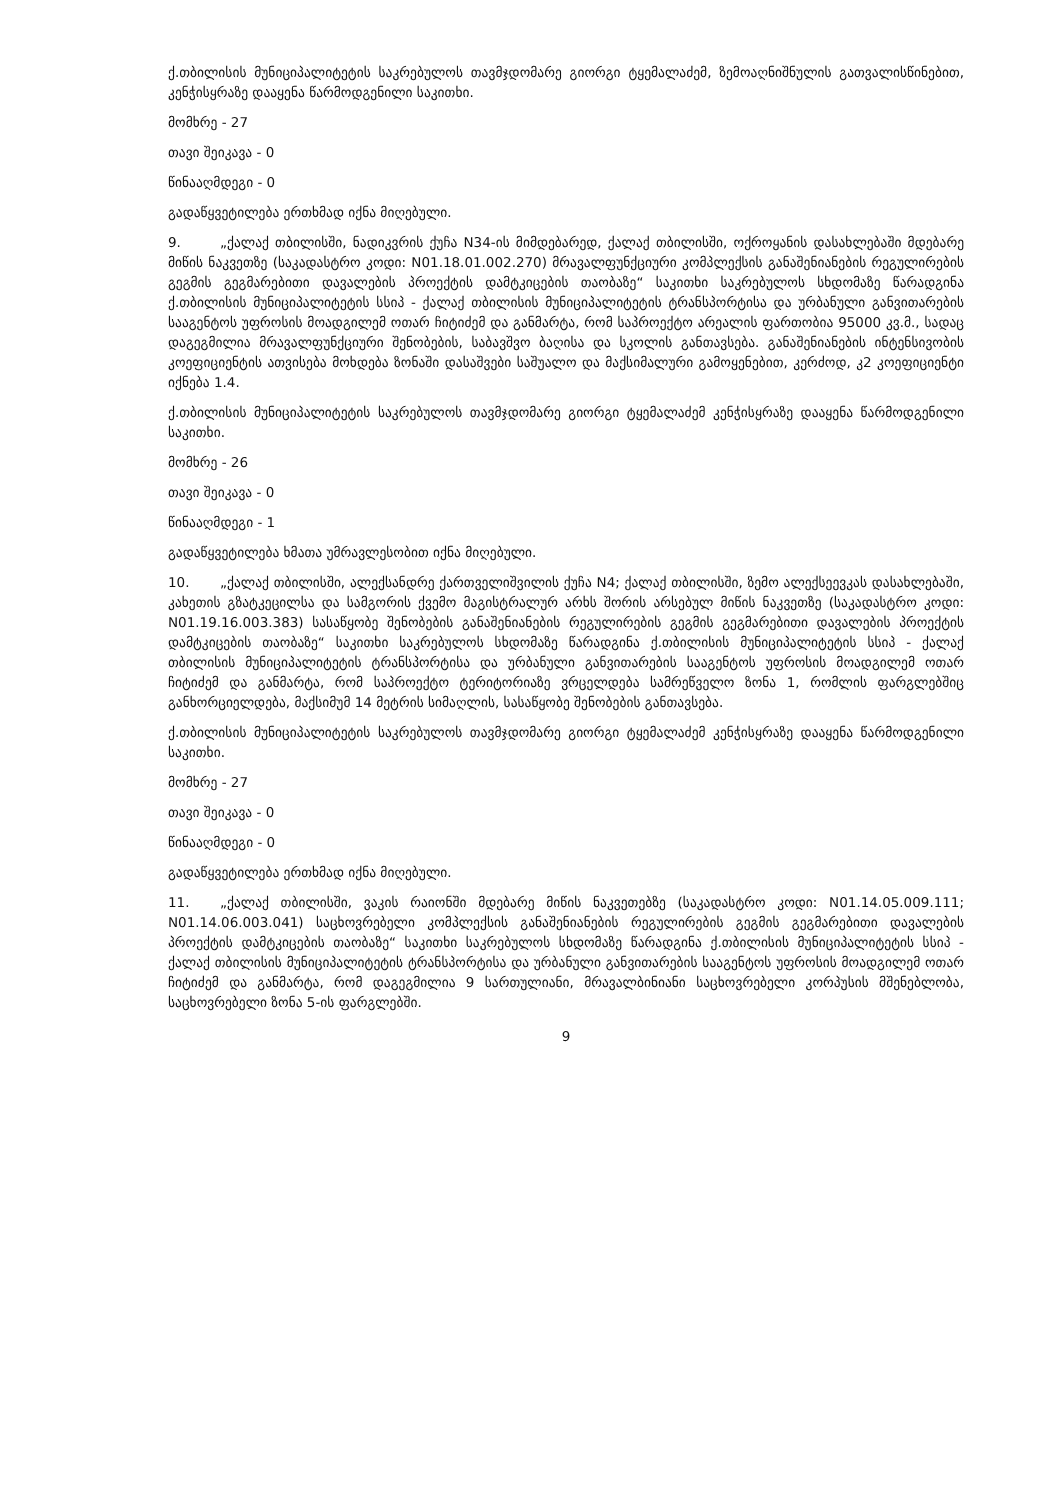ქ.თბილისის მუნიციპალიტეტის საკრებულოს თავმჯდომარე გიორგი ტყემალაძემ, ზემოაღნიშნულის გათვალისწინებით, კენჭისყრაზე დააყენა წარმოდგენილი საკითხი.
მომხრე - 27
თავი შეიკავა - 0
წინააღმდეგი - 0
გადაწყვეტილება ერთხმად იქნა მიღებული.
9. „ქალაქ თბილისში, ნადიკვრის ქუჩა N34-ის მიმდებარედ, ქალაქ თბილისში, ოქროყანის დასახლებაში მდებარე მიწის ნაკვეთზე (საკადასტრო კოდი: N01.18.01.002.270) მრავალფუნქციური კომპლექსის განაშენიანების რეგულირების გეგმის გეგმარებითი დავალების პროექტის დამტკიცების თაობაზე“ საკითხი საკრებულოს სხდომაზე წარადგინა ქ.თბილისის მუნიციპალიტეტის სსიპ - ქალაქ თბილისის მუნიციპალიტეტის ტრანსპორტისა და ურბანული განვითარების სააგენტოს უფროსის მოადგილემ ოთარ ჩიტიძემ და განმარტა, რომ საპროექტო არეალის ფართობია 95000 კვ.მ., სადაც დაგეგმილია მრავალფუნქციური შენობების, საბავშვო ბაღისა და სკოლის განთავსება. განაშენიანების ინტენსივობის კოეფიციენტის ათვისება მოხდება ზონაში დასაშვები საშუალო და მაქსიმალური გამოყენებით, კერძოდ, კ2 კოეფიციენტი იქნება 1.4.
ქ.თბილისის მუნიციპალიტეტის საკრებულოს თავმჯდომარე გიორგი ტყემალაძემ კენჭისყრაზე დააყენა წარმოდგენილი საკითხი.
მომხრე - 26
თავი შეიკავა - 0
წინააღმდეგი - 1
გადაწყვეტილება ხმათა უმრავლესობით იქნა მიღებული.
10. „ქალაქ თბილისში, ალექსანდრე ქართველიშვილის ქუჩა N4; ქალაქ თბილისში, ზემო ალექსეევკას დასახლებაში, კახეთის გზატკეცილსა და სამგორის ქვემო მაგისტრალურ არხს შორის არსებულ მიწის ნაკვეთზე (საკადასტრო კოდი: N01.19.16.003.383) სასაწყობე შენობების განაშენიანების რეგულირების გეგმის გეგმარებითი დავალების პროექტის დამტკიცების თაობაზე“ საკითხი საკრებულოს სხდომაზე წარადგინა ქ.თბილისის მუნიციპალიტეტის სსიპ - ქალაქ თბილისის მუნიციპალიტეტის ტრანსპორტისა და ურბანული განვითარების სააგენტოს უფროსის მოადგილემ ოთარ ჩიტიძემ და განმარტა, რომ საპროექტო ტერიტორიაზე ვრცელდება სამრეწველო ზონა 1, რომლის ფარგლებშიც განხორციელდება, მაქსიმუმ 14 მეტრის სიმაღლის, სასაწყობე შენობების განთავსება.
ქ.თბილისის მუნიციპალიტეტის საკრებულოს თავმჯდომარე გიორგი ტყემალაძემ კენჭისყრაზე დააყენა წარმოდგენილი საკითხი.
მომხრე - 27
თავი შეიკავა - 0
წინააღმდეგი - 0
გადაწყვეტილება ერთხმად იქნა მიღებული.
11. „ქალაქ თბილისში, ვაკის რაიონში მდებარე მიწის ნაკვეთებზე (საკადასტრო კოდი: N01.14.05.009.111; N01.14.06.003.041) საცხოვრებელი კომპლექსის განაშენიანების რეგულირების გეგმის გეგმარებითი დავალების პროექტის დამტკიცების თაობაზე“ საკითხი საკრებულოს სხდომაზე წარადგინა ქ.თბილისის მუნიციპალიტეტის სსიპ - ქალაქ თბილისის მუნიციპალიტეტის ტრანსპორტისა და ურბანული განვითარების სააგენტოს უფროსის მოადგილემ ოთარ ჩიტიძემ და განმარტა, რომ დაგეგმილია 9 სართულიანი, მრავალბინიანი საცხოვრებელი კორპუსის მშენებლობა, საცხოვრებელი ზონა 5-ის ფარგლებში.
9